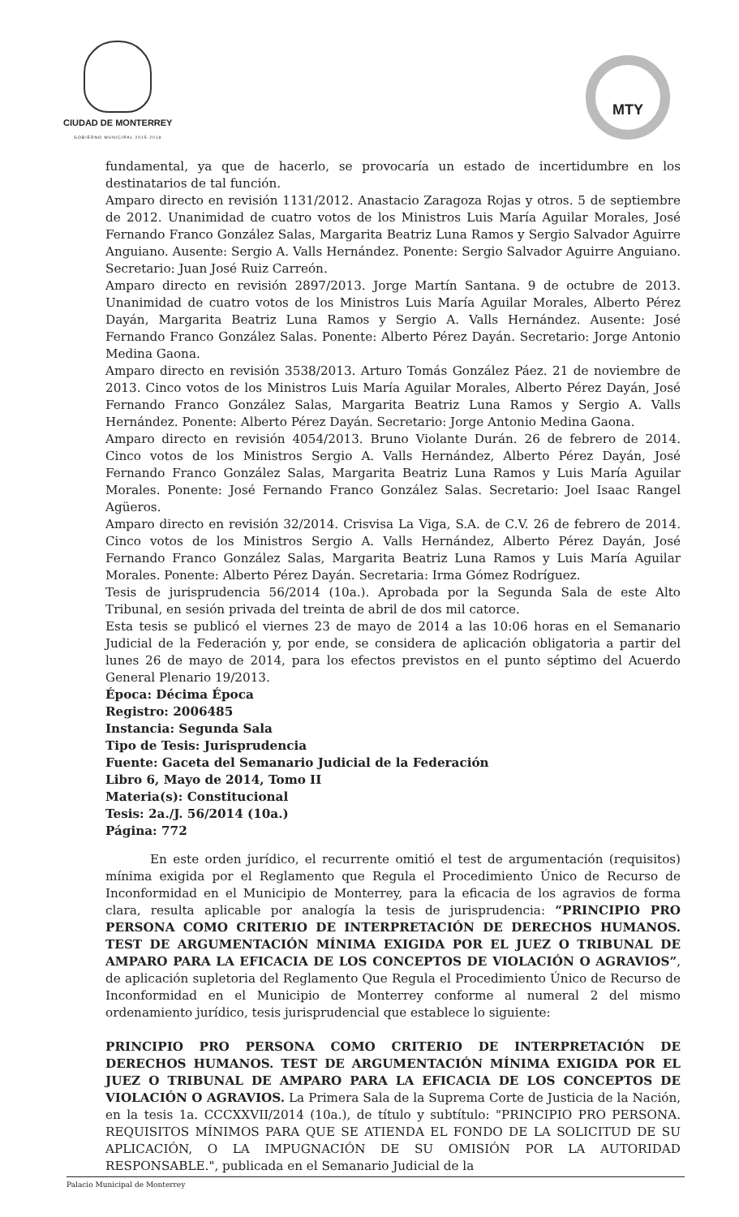CIUDAD DE MONTERREY
GOBIERNO MUNICIPAL 2015-2018
MTY
fundamental, ya que de hacerlo, se provocaría un estado de incertidumbre en los destinatarios de tal función.
Amparo directo en revisión 1131/2012. Anastacio Zaragoza Rojas y otros. 5 de septiembre de 2012. Unanimidad de cuatro votos de los Ministros Luis María Aguilar Morales, José Fernando Franco González Salas, Margarita Beatriz Luna Ramos y Sergio Salvador Aguirre Anguiano. Ausente: Sergio A. Valls Hernández. Ponente: Sergio Salvador Aguirre Anguiano. Secretario: Juan José Ruiz Carreón.
Amparo directo en revisión 2897/2013. Jorge Martín Santana. 9 de octubre de 2013. Unanimidad de cuatro votos de los Ministros Luis María Aguilar Morales, Alberto Pérez Dayán, Margarita Beatriz Luna Ramos y Sergio A. Valls Hernández. Ausente: José Fernando Franco González Salas. Ponente: Alberto Pérez Dayán. Secretario: Jorge Antonio Medina Gaona.
Amparo directo en revisión 3538/2013. Arturo Tomás González Páez. 21 de noviembre de 2013. Cinco votos de los Ministros Luis María Aguilar Morales, Alberto Pérez Dayán, José Fernando Franco González Salas, Margarita Beatriz Luna Ramos y Sergio A. Valls Hernández. Ponente: Alberto Pérez Dayán. Secretario: Jorge Antonio Medina Gaona.
Amparo directo en revisión 4054/2013. Bruno Violante Durán. 26 de febrero de 2014. Cinco votos de los Ministros Sergio A. Valls Hernández, Alberto Pérez Dayán, José Fernando Franco González Salas, Margarita Beatriz Luna Ramos y Luis María Aguilar Morales. Ponente: José Fernando Franco González Salas. Secretario: Joel Isaac Rangel Agüeros.
Amparo directo en revisión 32/2014. Crisvisa La Viga, S.A. de C.V. 26 de febrero de 2014. Cinco votos de los Ministros Sergio A. Valls Hernández, Alberto Pérez Dayán, José Fernando Franco González Salas, Margarita Beatriz Luna Ramos y Luis María Aguilar Morales. Ponente: Alberto Pérez Dayán. Secretaria: Irma Gómez Rodríguez.
Tesis de jurisprudencia 56/2014 (10a.). Aprobada por la Segunda Sala de este Alto Tribunal, en sesión privada del treinta de abril de dos mil catorce.
Esta tesis se publicó el viernes 23 de mayo de 2014 a las 10:06 horas en el Semanario Judicial de la Federación y, por ende, se considera de aplicación obligatoria a partir del lunes 26 de mayo de 2014, para los efectos previstos en el punto séptimo del Acuerdo General Plenario 19/2013.
Época: Décima Época
Registro: 2006485
Instancia: Segunda Sala
Tipo de Tesis: Jurisprudencia
Fuente: Gaceta del Semanario Judicial de la Federación
Libro 6, Mayo de 2014, Tomo II
Materia(s): Constitucional
Tesis: 2a./J. 56/2014 (10a.)
Página: 772
En este orden jurídico, el recurrente omitió el test de argumentación (requisitos) mínima exigida por el Reglamento que Regula el Procedimiento Único de Recurso de Inconformidad en el Municipio de Monterrey, para la eficacia de los agravios de forma clara, resulta aplicable por analogía la tesis de jurisprudencia: “PRINCIPIO PRO PERSONA COMO CRITERIO DE INTERPRETACIÓN DE DERECHOS HUMANOS. TEST DE ARGUMENTACIÓN MÍNIMA EXIGIDA POR EL JUEZ O TRIBUNAL DE AMPARO PARA LA EFICACIA DE LOS CONCEPTOS DE VIOLACIÓN O AGRAVIOS”, de aplicación supletoria del Reglamento Que Regula el Procedimiento Único de Recurso de Inconformidad en el Municipio de Monterrey conforme al numeral 2 del mismo ordenamiento jurídico, tesis jurisprudencial que establece lo siguiente:
PRINCIPIO PRO PERSONA COMO CRITERIO DE INTERPRETACIÓN DE DERECHOS HUMANOS. TEST DE ARGUMENTACIÓN MÍNIMA EXIGIDA POR EL JUEZ O TRIBUNAL DE AMPARO PARA LA EFICACIA DE LOS CONCEPTOS DE VIOLACIÓN O AGRAVIOS. La Primera Sala de la Suprema Corte de Justicia de la Nación, en la tesis 1a. CCCXXVII/2014 (10a.), de título y subtítulo: "PRINCIPIO PRO PERSONA. REQUISITOS MÍNIMOS PARA QUE SE ATIENDA EL FONDO DE LA SOLICITUD DE SU APLICACIÓN, O LA IMPUGNACIÓN DE SU OMISIÓN POR LA AUTORIDAD RESPONSABLE.", publicada en el Semanario Judicial de la
Palacio Municipal de Monterrey